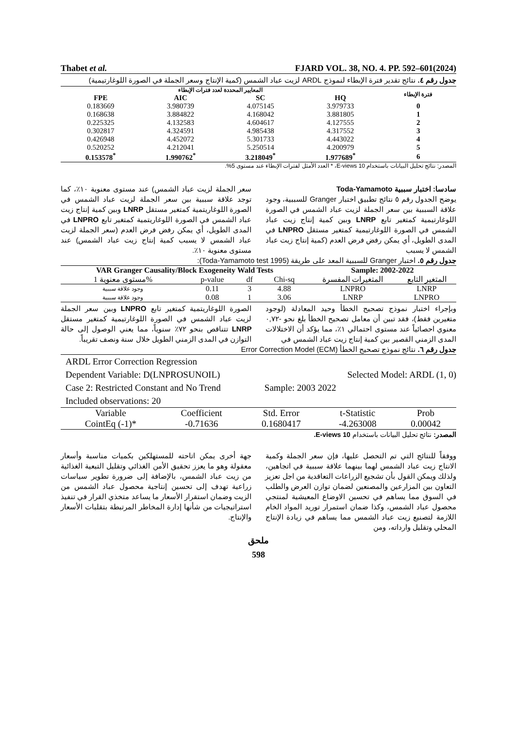Thabet et al. FJARD VOL. 38, NO. 4. PP. 592–601(2024)
جدول رقم ٤. نتائج تقدير فترة الإبطاء لنموذج ARDL لزيت عباد الشمس (كمية الإنتاج وسعر الجملة في الصورة اللوغارتيمية)
| المعايير المحددة لعدد فترات الإبطاء | | | | فترة الإبطاء |
| --- | --- | --- | --- | --- |
| FPE | AIC | SC | HQ | |
| 0.183669 | 3.980739 | 4.075145 | 3.979733 | 0 |
| 0.168638 | 3.884822 | 4.168042 | 3.881805 | 1 |
| 0.225325 | 4.132583 | 4.604617 | 4.127555 | 2 |
| 0.302817 | 4.324591 | 4.985438 | 4.317552 | 3 |
| 0.426948 | 4.452072 | 5.301733 | 4.443022 | 4 |
| 0.520252 | 4.212041 | 5.250514 | 4.200979 | 5 |
| 0.153578<sup>*</sup> | 1.990762<sup>*</sup> | 3.218049<sup>*</sup> | 1.977689<sup>*</sup> | 6 |
المصدر: نتائج تحليل البيانات باستخدام E-views 10، * العدد الأمثل لفترات الإبطاء عند مستوى 5%.
سادسا: اختبار سببية Toda-Yamamoto
يوضح الجدول رقم ٥ نتائج تطبيق اختبار Granger للسببية، وجود علاقة السببية بين سعر الجملة لزيت عباد الشمس في الصورة اللوغارتيمية كمتغير تابع LNRP وبين كمية إنتاج زيت عباد الشمس في الصورة اللوغارتيمية كمتغير مستقل LNPRO في المدى الطويل، أي يمكن رفض فرض العدم (كمية إنتاج زيت عباد الشمس لا يسبب
سعر الجملة لزيت عباد الشمس) عند مستوى معنوية ١٠٪، كما توجد علاقة سببية بين سعر الجملة لزيت عباد الشمس في الصورة اللوغاريتمية كمتغير مستقل LNRP وبين كمية إنتاج زيت عباد الشمس في الصورة اللوغاريتمية كمتغير تابع LNPRO في المدى الطويل، أي يمكن رفض فرض العدم (سعر الجملة لزيت عباد الشمس لا يسبب كمية إنتاج زيت عباد الشمس) عند مستوى معنوية ١٠٪.
جدول رقم ٥. اختبار Granger للسببية المعد على طريقة (Toda-Yamamoto test 1995):
| VAR Granger Causality/Block Exogeneity Wald Tests | | | | Sample: 2002-2022 | |
| --- | --- | --- | --- | --- | --- |
| مستوى معنوية 1% | p-value | df | Chi-sq | المتغيرات المفسرة | المتغير التابع |
| وجود علاقة سببية | 0.11 | 3 | 4.88 | LNPRO | LNRP |
| وجود علاقة سببية | 0.08 | 1 | 3.06 | LNRP | LNPRO |
وبإجراء اختبار نموذج تصحيح الخطأ وحيد المعادلة (لوجود متغيرين فقط)، فقد تبين أن معامل تصحيح الخطأ بلغ نحو -٠,٧٢ معنوي احصائياً عند مستوى احتمالي ١٪، مما يؤكد أن الاختلالات المدى الزمني القصير بين كمية إنتاج زيت عباد الشمس في
الصورة اللوغاريتمية كمتغير تابع LNPRO وبين سعر الجملة لزيت عباد الشمس في الصورة اللوغارتيمية كمتغير مستقل LNRP تتناقص بنحو ٧٢٪ سنوياً، مما يعني الوصول إلى حالة التوازن في المدى الزمني الطويل خلال سنة ونصف تقريباً.
جدول رقم ٦. نتائج نموذج تصحيح الخطأ Error Correction Model (ECM)
ARDL Error Correction Regression
Dependent Variable: D(LNPROSUNOIL) Selected Model: ARDL (1, 0)
Case 2: Restricted Constant and No Trend Sample: 2003 2022
Included observations: 20
| Variable | Coefficient | Std. Error | t-Statistic | Prob |
| CointEq (-1)* | -0.71636 | 0.1680417 | -4.263008 | 0.00042 |
المصدر: نتائج تحليل البيانات باستخدام E-views 10.
ووفقاً للنتائج التي تم التحصل عليها، فإن سعر الجملة وكمية الانتاج زيت عباد الشمس لهما بينهما علاقة سببية في اتجاهين، ولذلك ويمكن القول بأن تشجيع الزراعات التعاقدية من اجل تعزيز التعاون بين المزارعين والمصنعين لضمان توازن العرض والطلب في السوق مما يساهم في تحسين الاوضاع المعيشية لمنتجي محصول عباد الشمس، وكذا ضمان استمرار توريد المواد الخام اللازمة لتصنيع زيت عباد الشمس مما يساهم في زيادة الإنتاج المحلي وتقليل وارداته، ومن
جهة أخرى يمكن اتاحته للمستهلكين بكميات مناسبة وأسعار معقولة وهو ما يعزز تحقيق الأمن الغذائي وتقليل التبعية الغذائية من زيت عباد الشمس، بالإضافة إلى ضرورة تطوير سياسات زراعية تهدف إلى تحسين إنتاجية محصول عباد الشمس من الزيت وضمان استقرار الأسعار ما يساعد متخذي القرار في تنفيذ استراتيجيات من شأنها إدارة المخاطر المرتبطة بتقلبات الأسعار والإنتاج.
ملحق
598